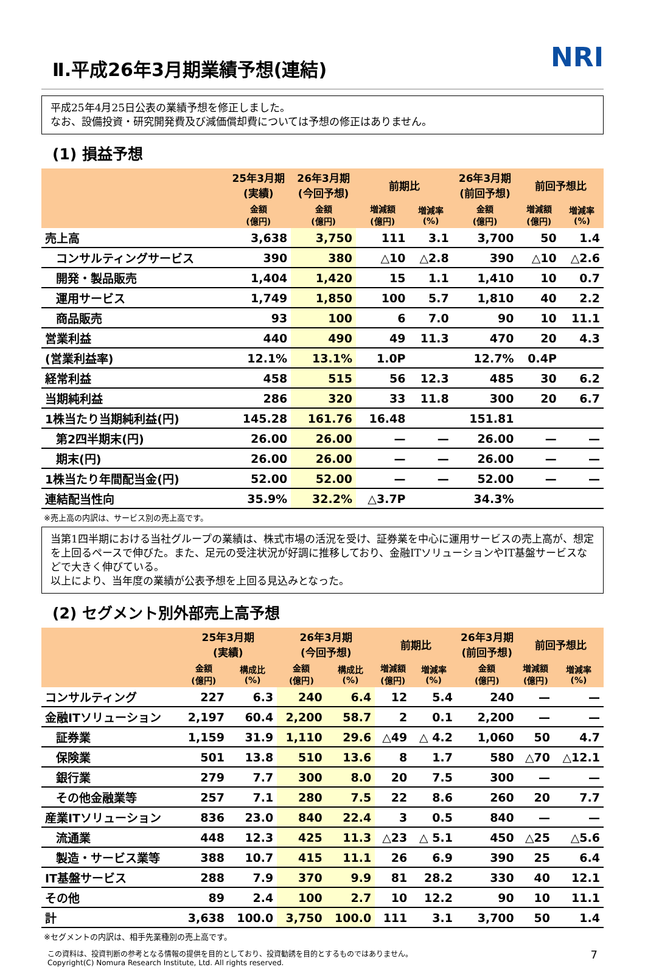Ⅱ.平成26年3月期業績予想(連結) NRI
平成25年4月25日公表の業績予想を修正しました。
なお、設備投資・研究開発費及び減価償却費については予想の修正はありません。
(1) 損益予想
| | 25年3月期 (実績) | 26年3月期 (今回予想) | 前期比 | | 26年3月期 (前回予想) | 前回予想比 | |
| --- | --- | --- | --- | --- | --- | --- | --- |
| | 金額 (億円) | 金額 (億円) | 増減額 (億円) | 増減率 (%) | 金額 (億円) | 増減額 (億円) | 増減率 (%) |
| 売上高 | 3,638 | 3,750 | 111 | 3.1 | 3,700 | 50 | 1.4 |
| コンサルティングサービス | 390 | 380 | △10 | △2.8 | 390 | △10 | △2.6 |
| 開発・製品販売 | 1,404 | 1,420 | 15 | 1.1 | 1,410 | 10 | 0.7 |
| 運用サービス | 1,749 | 1,850 | 100 | 5.7 | 1,810 | 40 | 2.2 |
| 商品販売 | 93 | 100 | 6 | 7.0 | 90 | 10 | 11.1 |
| 営業利益 | 440 | 490 | 49 | 11.3 | 470 | 20 | 4.3 |
| (営業利益率) | 12.1% | 13.1% | 1.0P | | 12.7% | 0.4P | |
| 経常利益 | 458 | 515 | 56 | 12.3 | 485 | 30 | 6.2 |
| 当期純利益 | 286 | 320 | 33 | 11.8 | 300 | 20 | 6.7 |
| 1株当たり当期純利益(円) | 145.28 | 161.76 | 16.48 | | 151.81 | | |
| 第2四半期末(円) | 26.00 | 26.00 | — | — | 26.00 | — | — |
| 期末(円) | 26.00 | 26.00 | — | — | 26.00 | — | — |
| 1株当たり年間配当金(円) | 52.00 | 52.00 | — | — | 52.00 | — | — |
| 連結配当性向 | 35.9% | 32.2% | △3.7P | | 34.3% | | |
※売上高の内訳は、サービス別の売上高です。
当第1四半期における当社グループの業績は、株式市場の活況を受け、証券業を中心に運用サービスの売上高が、想定を上回るペースで伸びた。また、足元の受注状況が好調に推移しており、金融ITソリューションやIT基盤サービスなどで大きく伸びている。
以上により、当年度の業績が公表予想を上回る見込みとなった。
(2) セグメント別外部売上高予想
| | 25年3月期 (実績) | | 26年3月期 (今回予想) | | 前期比 | | 26年3月期 (前回予想) | 前回予想比 | |
| --- | --- | --- | --- | --- | --- | --- | --- | --- | --- |
| | 金額 (億円) | 構成比 (%) | 金額 (億円) | 構成比 (%) | 増減額 (億円) | 増減率 (%) | 金額 (億円) | 増減額 (億円) | 増減率 (%) |
| コンサルティング | 227 | 6.3 | 240 | 6.4 | 12 | 5.4 | 240 | — | — |
| 金融ITソリューション | 2,197 | 60.4 | 2,200 | 58.7 | 2 | 0.1 | 2,200 | — | — |
| 証券業 | 1,159 | 31.9 | 1,110 | 29.6 | △49 | △ 4.2 | 1,060 | 50 | 4.7 |
| 保険業 | 501 | 13.8 | 510 | 13.6 | 8 | 1.7 | 580 | △70 | △12.1 |
| 銀行業 | 279 | 7.7 | 300 | 8.0 | 20 | 7.5 | 300 | — | — |
| その他金融業等 | 257 | 7.1 | 280 | 7.5 | 22 | 8.6 | 260 | 20 | 7.7 |
| 産業ITソリューション | 836 | 23.0 | 840 | 22.4 | 3 | 0.5 | 840 | — | — |
| 流通業 | 448 | 12.3 | 425 | 11.3 | △23 | △ 5.1 | 450 | △25 | △5.6 |
| 製造・サービス業等 | 388 | 10.7 | 415 | 11.1 | 26 | 6.9 | 390 | 25 | 6.4 |
| IT基盤サービス | 288 | 7.9 | 370 | 9.9 | 81 | 28.2 | 330 | 40 | 12.1 |
| その他 | 89 | 2.4 | 100 | 2.7 | 10 | 12.2 | 90 | 10 | 11.1 |
| 計 | 3,638 | 100.0 | 3,750 | 100.0 | 111 | 3.1 | 3,700 | 50 | 1.4 |
※セグメントの内訳は、相手先業種別の売上高です。
この資料は、投資判断の参考となる情報の提供を目的としており、投資勧誘を目的とするものではありません。
Copyright(C) Nomura Research Institute, Ltd. All rights reserved. 7